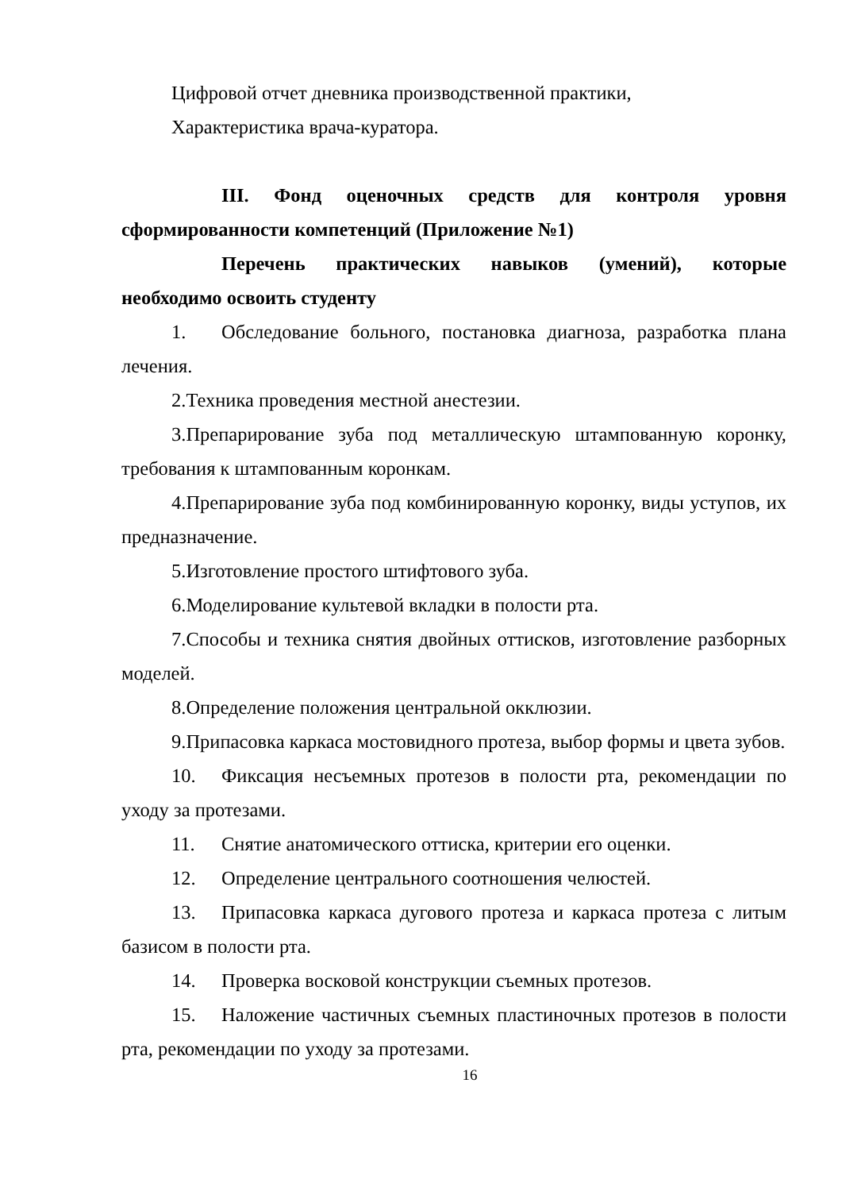Цифровой отчет дневника производственной практики,
Характеристика врача-куратора.
III. Фонд оценочных средств для контроля уровня сформированности компетенций (Приложение №1)
Перечень практических навыков (умений), которые необходимо освоить студенту
1. Обследование больного, постановка диагноза, разработка плана лечения.
2.Техника проведения местной анестезии.
3.Препарирование зуба под металлическую штампованную коронку, требования к штампованным коронкам.
4.Препарирование зуба под комбинированную коронку, виды уступов, их предназначение.
5.Изготовление простого штифтового зуба.
6.Моделирование культевой вкладки в полости рта.
7.Способы и техника снятия двойных оттисков, изготовление разборных моделей.
8.Определение положения центральной окклюзии.
9.Припасовка каркаса мостовидного протеза, выбор формы и цвета зубов.
10. Фиксация несъемных протезов в полости рта, рекомендации по уходу за протезами.
11. Снятие анатомического оттиска, критерии его оценки.
12. Определение центрального соотношения челюстей.
13. Припасовка каркаса дугового протеза и каркаса протеза с литым базисом в полости рта.
14. Проверка восковой конструкции съемных протезов.
15. Наложение частичных съемных пластиночных протезов в полости рта, рекомендации по уходу за протезами.
16